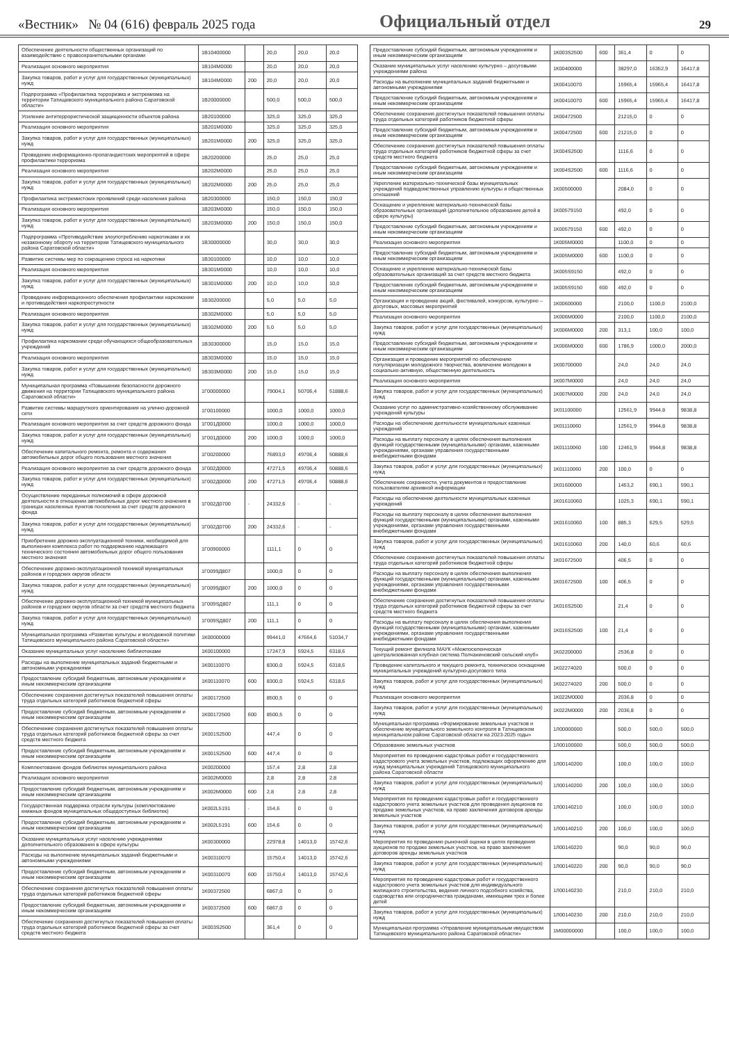«Вестник» № 04 (616) февраль 2025 года
Официальный отдел
29
| Обеспечение деятельности общественных организаций по взаимодействию с правоохранительными органами | 1В10400000 | | 20,0 | 20,0 | 20,0 |
| Реализация основного мероприятия | 1В104М0000 | | 20,0 | 20,0 | 20,0 |
| Закупка товаров, работ и услуг для государственных (муниципальных) нужд | 1В104М0000 | 200 | 20,0 | 20,0 | 20,0 |
| Подпрограмма «Профилактика терроризма и экстремизма на территории Татищевского муниципального района Саратовской области» | 1В20000000 | | 500,0 | 500,0 | 500,0 |
| Усиление антитеррористической защищенности объектов района | 1В20100000 | | 325,0 | 325,0 | 325,0 |
| Реализация основного мероприятия | 1В201М0000 | | 325,0 | 325,0 | 325,0 |
| Закупка товаров, работ и услуг для государственных (муниципальных) нужд | 1В201М0000 | 200 | 325,0 | 325,0 | 325,0 |
| Проведение информационно-пропагандистских мероприятий в сфере профилактики терроризма | 1В20200000 | | 25,0 | 25,0 | 25,0 |
| Реализация основного мероприятия | 1В202М0000 | | 25,0 | 25,0 | 25,0 |
| Закупка товаров, работ и услуг для государственных (муниципальных) нужд | 1В202М0000 | 200 | 25,0 | 25,0 | 25,0 |
| Профилактика экстремистских проявлений среди населения района | 1В20300000 | | 150,0 | 150,0 | 150,0 |
| Реализация основного мероприятия | 1В203М0000 | | 150,0 | 150,0 | 150,0 |
| Закупка товаров, работ и услуг для государственных (муниципальных) нужд | 1В203М0000 | 200 | 150,0 | 150,0 | 150,0 |
| Подпрограмма «Противодействие злоупотреблению наркотиками и их незаконному обороту на территории Татищевского муниципального района Саратовской области» | 1В30000000 | | 30,0 | 30,0 | 30,0 |
| Развитие системы мер по сокращению спроса на наркотики | 1В30100000 | | 10,0 | 10,0 | 10,0 |
| Реализация основного мероприятия | 1В301М0000 | | 10,0 | 10,0 | 10,0 |
| Закупка товаров, работ и услуг для государственных (муниципальных) нужд | 1В301М0000 | 200 | 10,0 | 10,0 | 10,0 |
| Проведение информационного обеспечения профилактики наркомании и противодействия наркопреступности | 1В30200000 | | 5,0 | 5,0 | 5,0 |
| Реализация основного мероприятия | 1В302М0000 | | 5,0 | 5,0 | 5,0 |
| Закупка товаров, работ и услуг для государственных (муниципальных) нужд | 1В302М0000 | 200 | 5,0 | 5,0 | 5,0 |
| Профилактика наркомании среди обучающихся общеобразовательных учреждений | 1В30300000 | | 15,0 | 15,0 | 15,0 |
| Реализация основного мероприятия | 1В303М0000 | | 15,0 | 15,0 | 15,0 |
| Закупка товаров, работ и услуг для государственных (муниципальных) нужд | 1В303М0000 | 200 | 15,0 | 15,0 | 15,0 |
| Муниципальная программа «Повышение безопасности дорожного движения на территории Татищевского муниципального района Саратовской области» | 1Г00000000 | | 79004,1 | 50706,4 | 51888,6 |
| Развитие системы маршрутного ориентирования на улично-дорожной сети | 1Г00100000 | | 1000,0 | 1000,0 | 1000,0 |
| Реализация основного мероприятия за счет средств дорожного фонда | 1Г001Д0000 | | 1000,0 | 1000,0 | 1000,0 |
| Закупка товаров, работ и услуг для государственных (муниципальных) нужд | 1Г001Д0000 | 200 | 1000,0 | 1000,0 | 1000,0 |
| Обеспечение капитального ремонта, ремонта и содержания автомобильных дорог общего пользования местного значения | 1Г00200000 | | 76893,0 | 49706,4 | 50888,6 |
| Реализация основного мероприятия за счет средств дорожного фонда | 1Г002Д0000 | | 47271,5 | 49706,4 | 50888,6 |
| Закупка товаров, работ и услуг для государственных (муниципальных) нужд | 1Г002Д0000 | 200 | 47271,5 | 49706,4 | 50888,6 |
| Осуществление переданных полномочий в сфере дорожной деятельности в отношении автомобильных дорог местного значения в границах населенных пунктов поселения за счет средств дорожного фонда | 1Г002Д0700 | - | 24332,6 | - | - |
| Закупка товаров, работ и услуг для государственных (муниципальных) нужд | 1Г002Д0700 | 200 | 24332,6 | - | - |
| Приобретение дорожно-эксплуатационной техники, необходимой для выполнения комплекса работ по поддержанию надлежащего технического состояния автомобильных дорог общего пользования местного значения | 1Г00900000 | | 1111,1 | 0 | 0 |
| Обеспечение дорожно-эксплуатационной техникой муниципальных районов и городских округов области | 1Г0099Д807 | | 1000,0 | 0 | 0 |
| Закупка товаров, работ и услуг для государственных (муниципальных) нужд | 1Г0099Д807 | 200 | 1000,0 | 0 | 0 |
| Обеспечение дорожно-эксплуатационной техникой муниципальных районов и городских округов области за счет средств местного бюджета | 1Г009SД807 | | 111,1 | 0 | 0 |
| Закупка товаров, работ и услуг для государственных (муниципальных) нужд | 1Г009SД807 | 200 | 111,1 | 0 | 0 |
| Муниципальная программа «Развитие культуры и молодежной политики Татищевского муниципального района Саратовской области» | 1К00000000 | | 99441,0 | 47664,6 | 51034,7 |
| Оказание муниципальных услуг населению библиотеками | 1К00100000 | | 17247,9 | 5924,5 | 6318,6 |
| Расходы на выполнение муниципальных заданий бюджетными и автономными учреждениями | 1К00110070 | | 8300,0 | 5924,5 | 6318,6 |
| Предоставление субсидий бюджетным, автономным учреждениям и иным некоммерческим организациям | 1К00110070 | 600 | 8300,0 | 5924,5 | 6318,6 |
| Обеспечение сохранения достигнутых показателей повышения оплаты труда отдельных категорий работников бюджетной сферы | 1К00172500 | | 8500,5 | 0 | 0 |
| Предоставление субсидий бюджетным, автономным учреждениям и иным некоммерческим организациям | 1К00172500 | 600 | 8500,5 | 0 | 0 |
| Обеспечение сохранения достигнутых показателей повышения оплаты труда отдельных категорий работников бюджетной сферы за счет средств местного бюджета | 1К001S2500 | | 447,4 | 0 | 0 |
| Предоставление субсидий бюджетным, автономным учреждениям и иным некоммерческим организациям | 1К001S2500 | 600 | 447,4 | 0 | 0 |
| Комплектование фондов библиотек муниципального района | 1К00200000 | | 157,4 | 2,8 | 2,8 |
| Реализация основного мероприятия | 1К002М0000 | | 2,8 | 2,8 | 2,8 |
| Предоставление субсидий бюджетным, автономным учреждениям и иным некоммерческим организациям | 1К002М0000 | 600 | 2,8 | 2,8 | 2,8 |
| Государственная поддержка отрасли культуры (комплектование книжных фондов муниципальных общедоступных библиотек) | 1К002L5191 | - | 154,6 | 0 | 0 |
| Предоставление субсидий бюджетным, автономным учреждениям и иным некоммерческим организациям | 1К002L5191 | 600 | 154,6 | 0 | 0 |
| Оказание муниципальных услуг населению учреждениями дополнительного образования в сфере культуры | 1К00300000 | | 22978,8 | 14013,0 | 15742,6 |
| Расходы на выполнение муниципальных заданий бюджетными и автономными учреждениями | 1К00310070 | | 15750,4 | 14013,0 | 15742,6 |
| Предоставление субсидий бюджетным, автономным учреждениям и иным некоммерческим организациям | 1К00310070 | 600 | 15750,4 | 14013,0 | 15742,6 |
| Обеспечение сохранения достигнутых показателей повышения оплаты труда отдельных категорий работников бюджетной сферы | 1К00372500 | | 6867,0 | 0 | 0 |
| Предоставление субсидий бюджетным, автономным учреждениям и иным некоммерческим организациям | 1К00372500 | 600 | 6867,0 | 0 | 0 |
| Обеспечение сохранения достигнутых показателей повышения оплаты труда отдельных категорий работников бюджетной сферы за счет средств местного бюджета | 1К003S2500 | | 361,4 | 0 | 0 |
| Предоставление субсидий бюджетным, автономным учреждениям и иным некоммерческим организациям | 1К003S2500 | 600 | 361,4 | 0 | 0 |
| Оказание муниципальных услуг населению культурно – досуговыми учреждениями района | 1К00400000 | | 38297,0 | 16352,9 | 16417,8 |
| Расходы на выполнение муниципальных заданий бюджетными и автономными учреждениями | 1К00410070 | | 15965,4 | 15965,4 | 16417,8 |
| Предоставление субсидий бюджетным, автономным учреждениям и иным некоммерческим организациям | 1К00410070 | 600 | 15965,4 | 15965,4 | 16417,8 |
| Обеспечение сохранения достигнутых показателей повышения оплаты труда отдельных категорий работников бюджетной сферы | 1К00472500 | | 21215,0 | 0 | 0 |
| Предоставление субсидий бюджетным, автономным учреждениям и иным некоммерческим организациям | 1К00472500 | 600 | 21215,0 | 0 | 0 |
| Обеспечение сохранения достигнутых показателей повышения оплаты труда отдельных категорий работников бюджетной сферы за счет средств местного бюджета | 1К004S2500 | | 1116,6 | 0 | 0 |
| Предоставление субсидий бюджетным, автономным учреждениям и иным некоммерческим организациям | 1К004S2500 | 600 | 1116,6 | 0 | 0 |
| Укрепление материально-технической базы муниципальных учреждений подведомственных управлению культуры и общественных отношений | 1К00500000 | | 2084,0 | 0 | 0 |
| Оснащение и укрепление материально-технической базы образовательных организаций (дополнительное образование детей в сфере культуры) | 1К00579150 | | 492,0 | 0 | 0 |
| Предоставление субсидий бюджетным, автономным учреждениям и иным некоммерческим организациям | 1К00579150 | 600 | 492,0 | 0 | 0 |
| Реализация основного мероприятия | 1К005М0000 | | 1100,0 | 0 | 0 |
| Предоставление субсидий бюджетным, автономным учреждениям и иным некоммерческим организациям | 1К005М0000 | 600 | 1100,0 | 0 | 0 |
| Оснащение и укрепление материально-технической базы образовательных организаций за счет средств местного бюджета | 1К005S9150 | | 492,0 | 0 | 0 |
| Предоставление субсидий бюджетным, автономным учреждениям и иным некоммерческим организациям | 1К005S9150 | 600 | 492,0 | 0 | 0 |
| Организация и проведение акций, фестивалей, конкурсов, культурно – досуговых, массовых мероприятий | 1К00600000 | | 2100,0 | 1100,0 | 2100,0 |
| Реализация основного мероприятия | 1К006М0000 | | 2100,0 | 1100,0 | 2100,0 |
| Закупка товаров, работ и услуг для государственных (муниципальных) нужд | 1К006М0000 | 200 | 313,1 | 100,0 | 100,0 |
| Предоставление субсидий бюджетным, автономным учреждениям и иным некоммерческим организациям | 1К006М0000 | 600 | 1786,9 | 1000,0 | 2000,0 |
| Организация и проведение мероприятий по обеспечению популяризации молодежного творчества, вовлечение молодежи в социально-активную, общественную деятельность | 1К00700000 | | 24,0 | 24,0 | 24,0 |
| Реализация основного мероприятия | 1К007М0000 | | 24,0 | 24,0 | 24,0 |
| Закупка товаров, работ и услуг для государственных (муниципальных) нужд | 1К007М0000 | 200 | 24,0 | 24,0 | 24,0 |
| Оказание услуг по административно-хозяйственному обслуживанию учреждений культуры | 1К01100000 | | 12561,9 | 9944,8 | 9838,8 |
| Расходы на обеспечение деятельности муниципальных казенных учреждений | 1К01110060 | | 12561,9 | 9944,8 | 9838,8 |
| Расходы на выплату персоналу в целях обеспечения выполнения функций государственными (муниципальными) органами, казенными учреждениями, органами управления государственными внебюджетными фондами | 1К01110060 | 100 | 12461,9 | 9944,8 | 9838,8 |
| Закупка товаров, работ и услуг для государственных (муниципальных) нужд | 1К01110060 | 200 | 100,0 | 0 | 0 |
| Обеспечение сохранности, учета документов и предоставление пользователям архивной информации | 1К01600000 | | 1453,2 | 690,1 | 590,1 |
| Расходы на обеспечение деятельности муниципальных казенных учреждений | 1К01610060 | | 1025,3 | 690,1 | 590,1 |
| Расходы на выплату персоналу в целях обеспечения выполнения функций государственными (муниципальными) органами, казенными учреждениями, органами управления государственными внебюджетными фондами | 1К01610060 | 100 | 885,3 | 629,5 | 529,5 |
| Закупка товаров, работ и услуг для государственных (муниципальных) нужд | 1К01610060 | 200 | 140,0 | 60,6 | 60,6 |
| Обеспечение сохранения достигнутых показателей повышения оплаты труда отдельных категорий работников бюджетной сферы | 1К01672500 | | 406,5 | 0 | 0 |
| Расходы на выплату персоналу в целях обеспечения выполнения функций государственными (муниципальными) органами, казенными учреждениями, органами управления государственными внебюджетными фондами | 1К01672500 | 100 | 406,5 | 0 | 0 |
| Обеспечение сохранения достигнутых показателей повышения оплаты труда отдельных категорий работников бюджетной сферы за счет средств местного бюджета | 1К016S2500 | | 21,4 | 0 | 0 |
| Расходы на выплату персоналу в целях обеспечения выполнения функций государственными (муниципальными) органами, казенными учреждениями, органами управления государственными внебюджетными фондами | 1К016S2500 | 100 | 21,4 | 0 | 0 |
| Текущий ремонт филиала МАУК «Межпоселенческая централизованная клубная система Полчаниновский сельский клуб» | 1К02200000 | | 2536,8 | 0 | 0 |
| Проведение капитального и текущего ремонта, техническое оснащение муниципальных учреждений культурно-досугового типа | 1К02274020 | | 500,0 | 0 | 0 |
| Закупка товаров, работ и услуг для государственных (муниципальных) нужд | 1К02274020 | 200 | 500,0 | 0 | 0 |
| Реализация основного мероприятия | 1К022М0000 | | 2036,8 | 0 | 0 |
| Закупка товаров, работ и услуг для государственных (муниципальных) нужд | 1К022М0000 | 200 | 2036,8 | 0 | 0 |
| Муниципальная программа «Формирование земельных участков и обеспечение муниципального земельного контроля в Татищевском муниципальном районе Саратовской области на 2023-2025 годы» | 1Л00000000 | | 500,0 | 500,0 | 500,0 |
| Образование земельных участков | 1Л00100000 | | 500,0 | 500,0 | 500,0 |
| Мероприятия по проведению кадастровых работ и государственного кадастрового учета земельных участков, подлежащих оформлению для нужд муниципальных учреждений Татищевского муниципального района Саратовской области | 1Л00140200 | | 100,0 | 100,0 | 100,0 |
| Закупка товаров, работ и услуг для государственных (муниципальных) нужд | 1Л00140200 | 200 | 100,0 | 100,0 | 100,0 |
| Мероприятия по проведению кадастровых работ и государственного кадастрового учета земельных участков для проведения аукционов по продаже земельных участков, на право заключения договоров аренды земельных участков | 1Л00140210 | | 100,0 | 100,0 | 100,0 |
| Закупка товаров, работ и услуг для государственных (муниципальных) нужд | 1Л00140210 | 200 | 100,0 | 100,0 | 100,0 |
| Мероприятия по проведению рыночной оценки в целях проведения аукционов по продаже земельных участков, на право заключения договоров аренды земельных участков | 1Л00140220 | | 90,0 | 90,0 | 90,0 |
| Закупка товаров, работ и услуг для государственных (муниципальных) нужд | 1Л00140220 | 200 | 90,0 | 90,0 | 90,0 |
| Мероприятия по проведению кадастровых работ и государственного кадастрового учета земельных участков для индивидуального жилищного строительства, ведения личного подсобного хозяйства, садоводства или огородничества гражданами, имеющими трех и более детей | 1Л00140230 | | 210,0 | 210,0 | 210,0 |
| Закупка товаров, работ и услуг для государственных (муниципальных) нужд | 1Л00140230 | 200 | 210,0 | 210,0 | 210,0 |
| Муниципальная программа «Управление муниципальным имуществом Татищевского муниципального района Саратовской области» | 1М00000000 | | 100,0 | 100,0 | 100,0 |